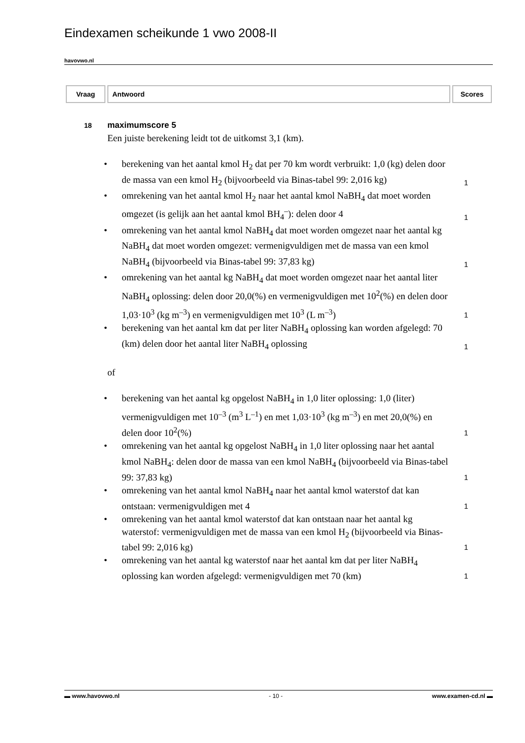Eindexamen scheikunde 1 vwo 2008-II
havovwo.nl
| Vraag | Antwoord | Scores |
| --- | --- | --- |
18 maximumscore 5
Een juiste berekening leidt tot de uitkomst 3,1 (km).
• berekening van het aantal kmol H<sub>2</sub> dat per 70 km wordt verbruikt: 1,0 (kg) delen door de massa van een kmol H<sub>2</sub> (bijvoorbeeld via Binas-tabel 99: 2,016 kg)
1
• omrekening van het aantal kmol H<sub>2</sub> naar het aantal kmol NaBH<sub>4</sub> dat moet worden omgezet (is gelijk aan het aantal kmol BH<sub>4</sub><sup>–</sup>): delen door 4
1
• omrekening van het aantal kmol NaBH<sub>4</sub> dat moet worden omgezet naar het aantal kg NaBH<sub>4</sub> dat moet worden omgezet: vermenigvuldigen met de massa van een kmol NaBH<sub>4</sub> (bijvoorbeeld via Binas-tabel 99: 37,83 kg)
1
• omrekening van het aantal kg NaBH<sub>4</sub> dat moet worden omgezet naar het aantal liter NaBH<sub>4</sub> oplossing: delen door 20,0(%) en vermenigvuldigen met 10<sup>2</sup>(%) en delen door 1,03·10<sup>3</sup> (kg m<sup>–3</sup>) en vermenigvuldigen met 10<sup>3</sup> (L m<sup>–3</sup>)
1
• berekening van het aantal km dat per liter NaBH<sub>4</sub> oplossing kan worden afgelegd: 70 (km) delen door het aantal liter NaBH<sub>4</sub> oplossing
1
of
• berekening van het aantal kg opgelost NaBH<sub>4</sub> in 1,0 liter oplossing: 1,0 (liter) vermenigvuldigen met 10<sup>–3</sup> (m<sup>3</sup> L<sup>–1</sup>) en met 1,03·10<sup>3</sup> (kg m<sup>–3</sup>) en met 20,0(%) en delen door 10<sup>2</sup>(%)
1
• omrekening van het aantal kg opgelost NaBH<sub>4</sub> in 1,0 liter oplossing naar het aantal kmol NaBH<sub>4</sub>: delen door de massa van een kmol NaBH<sub>4</sub> (bijvoorbeeld via Binas-tabel 99: 37,83 kg)
1
• omrekening van het aantal kmol NaBH<sub>4</sub> naar het aantal kmol waterstof dat kan ontstaan: vermenigvuldigen met 4
1
• omrekening van het aantal kmol waterstof dat kan ontstaan naar het aantal kg waterstof: vermenigvuldigen met de massa van een kmol H<sub>2</sub> (bijvoorbeeld via Binas-tabel 99: 2,016 kg)
1
• omrekening van het aantal kg waterstof naar het aantal km dat per liter NaBH<sub>4</sub> oplossing kan worden afgelegd: vermenigvuldigen met 70 (km)
1
▬ www.havovwo.nl - 10 - www.examen-cd.nl ▬